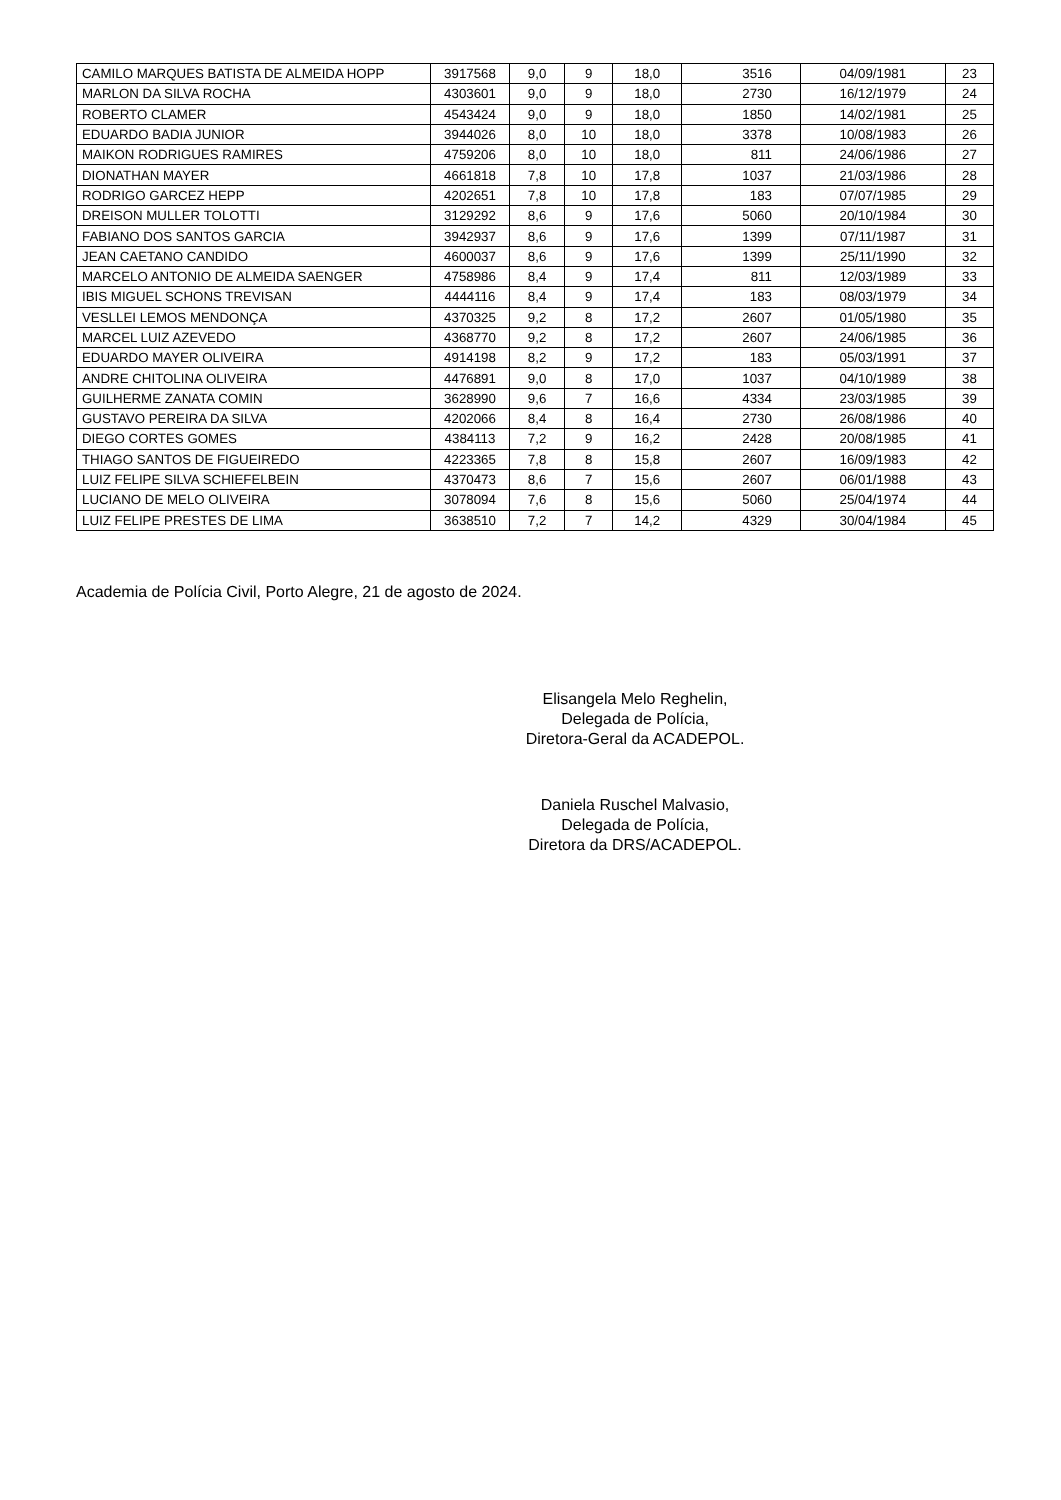| CAMILO MARQUES BATISTA DE ALMEIDA HOPP | 3917568 | 9,0 | 9 | 18,0 | 3516 | 04/09/1981 | 23 |
| MARLON DA SILVA ROCHA | 4303601 | 9,0 | 9 | 18,0 | 2730 | 16/12/1979 | 24 |
| ROBERTO CLAMER | 4543424 | 9,0 | 9 | 18,0 | 1850 | 14/02/1981 | 25 |
| EDUARDO BADIA JUNIOR | 3944026 | 8,0 | 10 | 18,0 | 3378 | 10/08/1983 | 26 |
| MAIKON RODRIGUES RAMIRES | 4759206 | 8,0 | 10 | 18,0 | 811 | 24/06/1986 | 27 |
| DIONATHAN MAYER | 4661818 | 7,8 | 10 | 17,8 | 1037 | 21/03/1986 | 28 |
| RODRIGO GARCEZ HEPP | 4202651 | 7,8 | 10 | 17,8 | 183 | 07/07/1985 | 29 |
| DREISON MULLER TOLOTTI | 3129292 | 8,6 | 9 | 17,6 | 5060 | 20/10/1984 | 30 |
| FABIANO DOS SANTOS GARCIA | 3942937 | 8,6 | 9 | 17,6 | 1399 | 07/11/1987 | 31 |
| JEAN CAETANO CANDIDO | 4600037 | 8,6 | 9 | 17,6 | 1399 | 25/11/1990 | 32 |
| MARCELO ANTONIO DE ALMEIDA SAENGER | 4758986 | 8,4 | 9 | 17,4 | 811 | 12/03/1989 | 33 |
| IBIS MIGUEL SCHONS TREVISAN | 4444116 | 8,4 | 9 | 17,4 | 183 | 08/03/1979 | 34 |
| VESLLEI LEMOS MENDONÇA | 4370325 | 9,2 | 8 | 17,2 | 2607 | 01/05/1980 | 35 |
| MARCEL LUIZ AZEVEDO | 4368770 | 9,2 | 8 | 17,2 | 2607 | 24/06/1985 | 36 |
| EDUARDO MAYER OLIVEIRA | 4914198 | 8,2 | 9 | 17,2 | 183 | 05/03/1991 | 37 |
| ANDRE CHITOLINA OLIVEIRA | 4476891 | 9,0 | 8 | 17,0 | 1037 | 04/10/1989 | 38 |
| GUILHERME ZANATA COMIN | 3628990 | 9,6 | 7 | 16,6 | 4334 | 23/03/1985 | 39 |
| GUSTAVO PEREIRA DA SILVA | 4202066 | 8,4 | 8 | 16,4 | 2730 | 26/08/1986 | 40 |
| DIEGO CORTES GOMES | 4384113 | 7,2 | 9 | 16,2 | 2428 | 20/08/1985 | 41 |
| THIAGO SANTOS DE FIGUEIREDO | 4223365 | 7,8 | 8 | 15,8 | 2607 | 16/09/1983 | 42 |
| LUIZ FELIPE SILVA SCHIEFELBEIN | 4370473 | 8,6 | 7 | 15,6 | 2607 | 06/01/1988 | 43 |
| LUCIANO DE MELO OLIVEIRA | 3078094 | 7,6 | 8 | 15,6 | 5060 | 25/04/1974 | 44 |
| LUIZ FELIPE PRESTES DE LIMA | 3638510 | 7,2 | 7 | 14,2 | 4329 | 30/04/1984 | 45 |
Academia de Polícia Civil, Porto Alegre, 21 de agosto de 2024.
Elisangela Melo Reghelin,
Delegada de Polícia,
Diretora-Geral da ACADEPOL.
Daniela Ruschel Malvasio,
Delegada de Polícia,
Diretora da DRS/ACADEPOL.